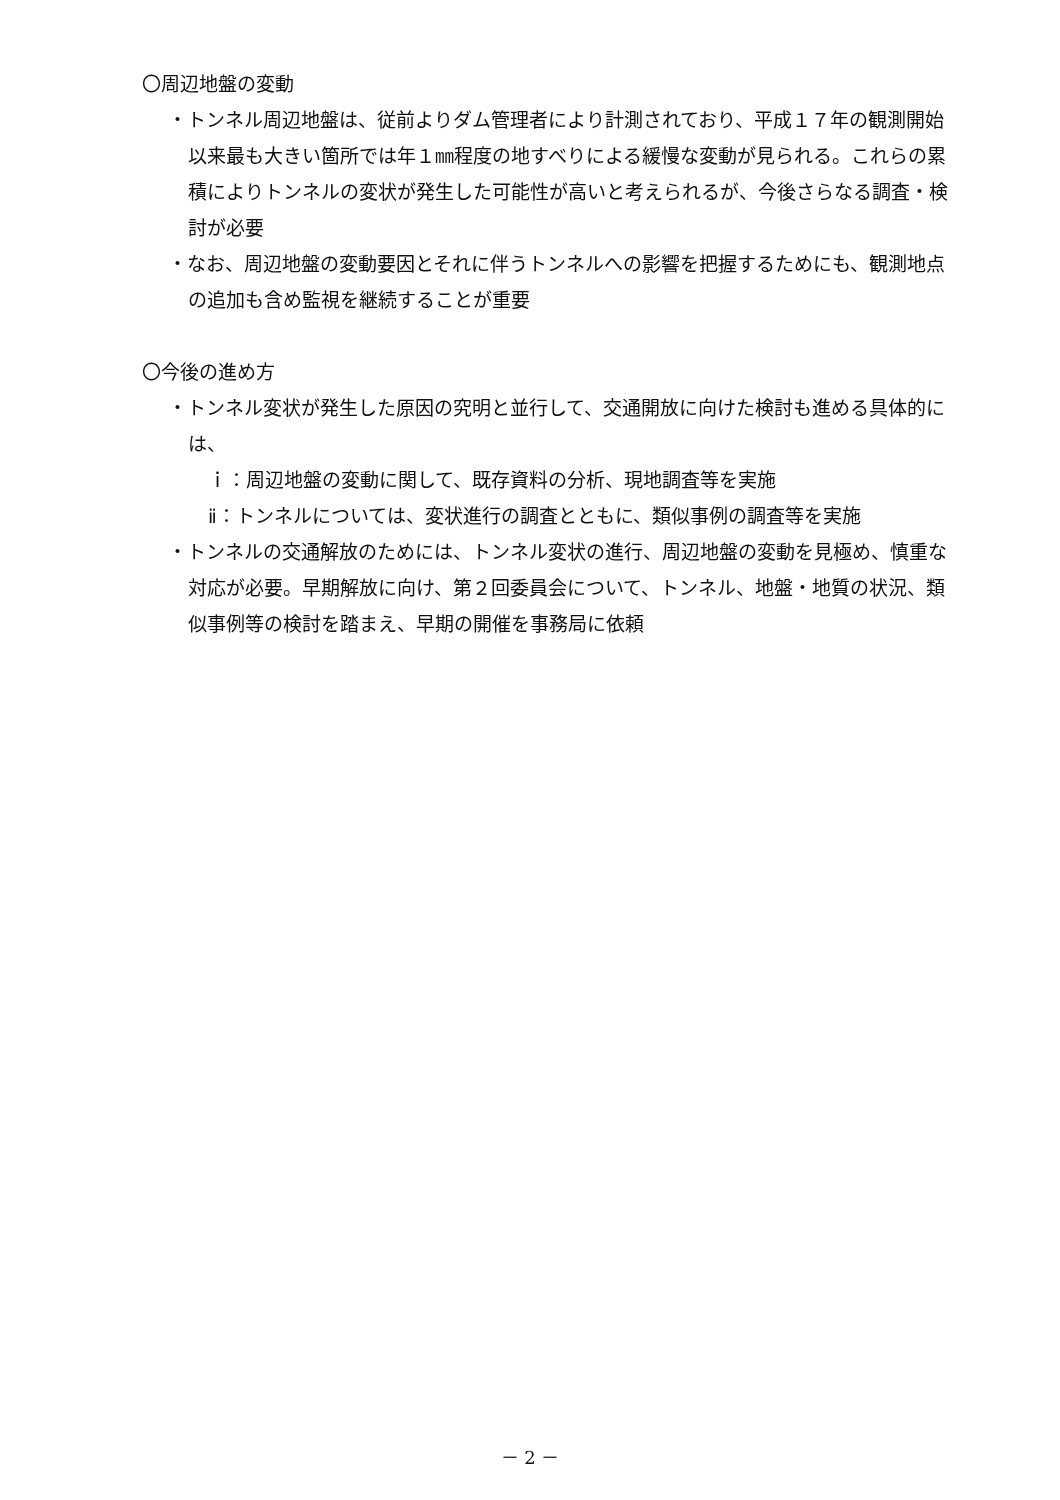〇周辺地盤の変動
・トンネル周辺地盤は、従前よりダム管理者により計測されており、平成１７年の観測開始以来最も大きい箇所では年１㎜程度の地すべりによる緩慢な変動が見られる。これらの累積によりトンネルの変状が発生した可能性が高いと考えられるが、今後さらなる調査・検討が必要
・なお、周辺地盤の変動要因とそれに伴うトンネルへの影響を把握するためにも、観測地点の追加も含め監視を継続することが重要
〇今後の進め方
・トンネル変状が発生した原因の究明と並行して、交通開放に向けた検討も進める具体的には、
ｉ：周辺地盤の変動に関して、既存資料の分析、現地調査等を実施
ⅱ：トンネルについては、変状進行の調査とともに、類似事例の調査等を実施
・トンネルの交通解放のためには、トンネル変状の進行、周辺地盤の変動を見極め、慎重な対応が必要。早期解放に向け、第２回委員会について、トンネル、地盤・地質の状況、類似事例等の検討を踏まえ、早期の開催を事務局に依頼
－ 2 －